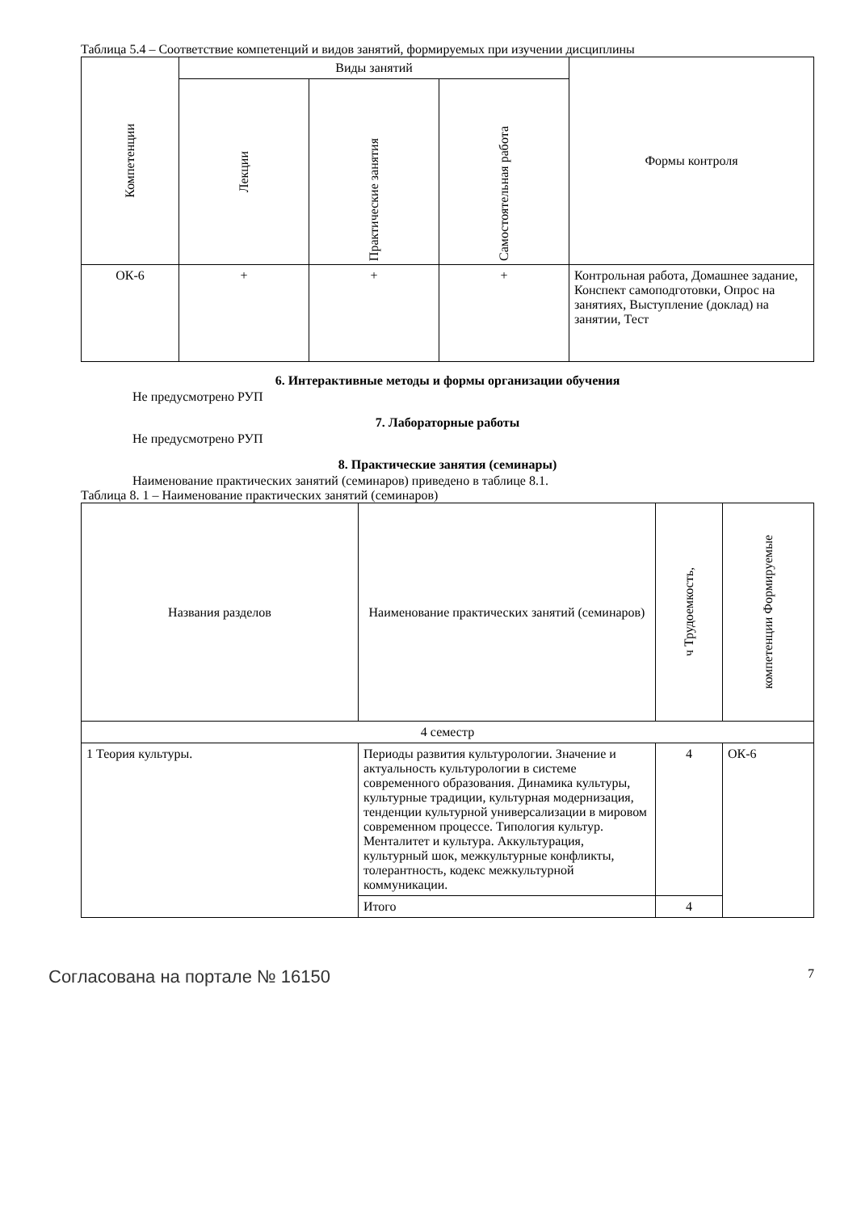Таблица 5.4 – Соответствие компетенций и видов занятий, формируемых при изучении дисциплины
| Компетенции | Виды занятий | | | Формы контроля |
| --- | --- | --- | --- | --- |
| | Лекции | Практические занятия | Самостоятельная работа | |
| ОК-6 | + | + | + | Контрольная работа, Домашнее задание, Конспект самоподготовки, Опрос на занятиях, Выступление (доклад) на занятии, Тест |
6. Интерактивные методы и формы организации обучения
Не предусмотрено РУП
7. Лабораторные работы
Не предусмотрено РУП
8. Практические занятия (семинары)
Наименование практических занятий (семинаров) приведено в таблице 8.1.
Таблица 8. 1 – Наименование практических занятий (семинаров)
| Названия разделов | Наименование практических занятий (семинаров) | ч Трудоемкость, | компетенции Формируемые |
| --- | --- | --- | --- |
| 4 семестр | | | |
| 1 Теория культуры. | Периоды развития культурологии. Значение и актуальность культурологии в системе современного образования. Динамика культуры, культурные традиции, культурная модернизация, тенденции культурной универсализации в мировом современном процессе. Типология культур. Менталитет и культура. Аккультурация, культурный шок, межкультурные конфликты, толерантность, кодекс межкультурной коммуникации. | 4 | ОК-6 |
| | Итого | 4 | |
Согласована на портале № 16150 7